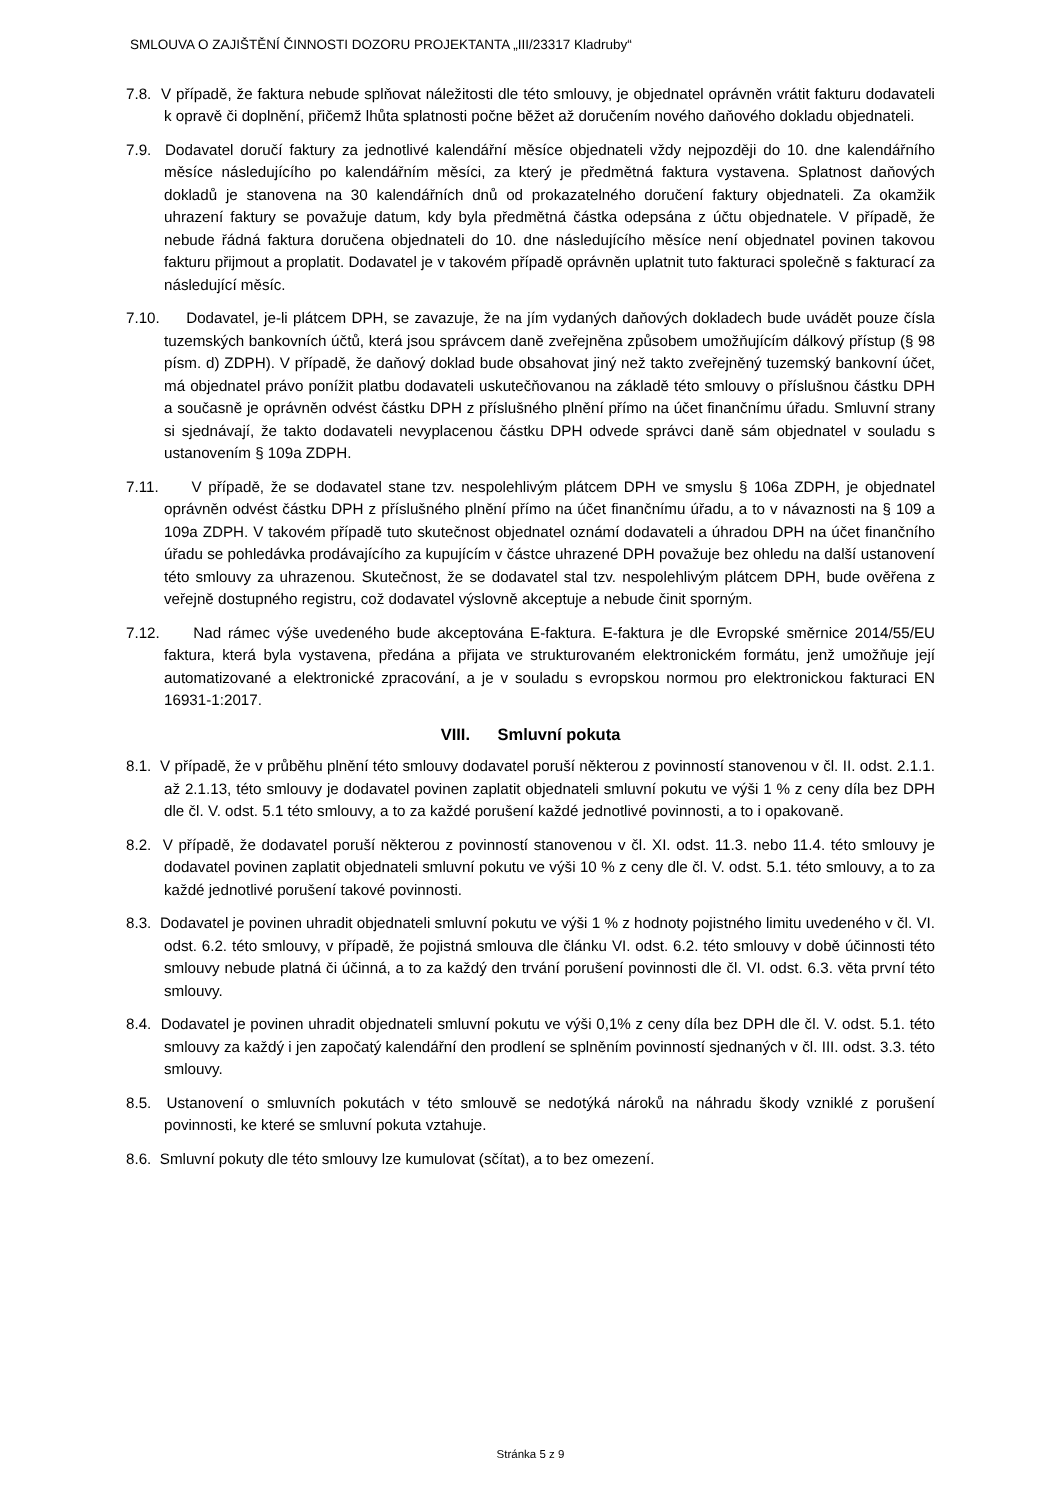SMLOUVA O ZAJIŠTĚNÍ ČINNOSTI DOZORU PROJEKTANTA „III/23317 Kladruby“
7.8. V případě, že faktura nebude splňovat náležitosti dle této smlouvy, je objednatel oprávněn vrátit fakturu dodavateli k opravě či doplnění, přičemž lhůta splatnosti počne běžet až doručením nového daňového dokladu objednateli.
7.9. Dodavatel doručí faktury za jednotlivé kalendářní měsíce objednateli vždy nejpozději do 10. dne kalendářního měsíce následujícího po kalendářním měsíci, za který je předmětná faktura vystavena. Splatnost daňových dokladů je stanovena na 30 kalendářních dnů od prokazatelného doručení faktury objednateli. Za okamžik uhrazení faktury se považuje datum, kdy byla předmětná částka odepsána z účtu objednatele. V případě, že nebude řádná faktura doručena objednateli do 10. dne následujícího měsíce není objednatel povinen takovou fakturu přijmout a proplatit. Dodavatel je v takovém případě oprávněn uplatnit tuto fakturaci společně s fakturací za následující měsíc.
7.10. Dodavatel, je-li plátcem DPH, se zavazuje, že na jím vydaných daňových dokladech bude uvádět pouze čísla tuzemských bankovních účtů, která jsou správcem daně zveřejněna způsobem umožňujícím dálkový přístup (§ 98 písm. d) ZDPH). V případě, že daňový doklad bude obsahovat jiný než takto zveřejněný tuzemský bankovní účet, má objednatel právo ponížit platbu dodavateli uskutečňovanou na základě této smlouvy o příslušnou částku DPH a současně je oprávněn odvést částku DPH z příslušného plnění přímo na účet finančnímu úřadu. Smluvní strany si sjednávají, že takto dodavateli nevyplacenou částku DPH odvede správci daně sám objednatel v souladu s ustanovením § 109a ZDPH.
7.11. V případě, že se dodavatel stane tzv. nespolehlivým plátcem DPH ve smyslu § 106a ZDPH, je objednatel oprávněn odvést částku DPH z příslušného plnění přímo na účet finančnímu úřadu, a to v návaznosti na § 109 a 109a ZDPH. V takovém případě tuto skutečnost objednatel oznámí dodavateli a úhradou DPH na účet finančního úřadu se pohledávka prodávajícího za kupujícím v částce uhrazené DPH považuje bez ohledu na další ustanovení této smlouvy za uhrazenou. Skutečnost, že se dodavatel stal tzv. nespolehlivým plátcem DPH, bude ověřena z veřejně dostupného registru, což dodavatel výslovně akceptuje a nebude činit sporným.
7.12. Nad rámec výše uvedeného bude akceptována E-faktura. E-faktura je dle Evropské směrnice 2014/55/EU faktura, která byla vystavena, předána a přijata ve strukturovaném elektronickém formátu, jenž umožňuje její automatizované a elektronické zpracování, a je v souladu s evropskou normou pro elektronickou fakturaci EN 16931-1:2017.
VIII. Smluvní pokuta
8.1. V případě, že v průběhu plnění této smlouvy dodavatel poruší některou z povinností stanovenou v čl. II. odst. 2.1.1. až 2.1.13, této smlouvy je dodavatel povinen zaplatit objednateli smluvní pokutu ve výši 1 % z ceny díla bez DPH dle čl. V. odst. 5.1 této smlouvy, a to za každé porušení každé jednotlivé povinnosti, a to i opakovaně.
8.2. V případě, že dodavatel poruší některou z povinností stanovenou v čl. XI. odst. 11.3. nebo 11.4. této smlouvy je dodavatel povinen zaplatit objednateli smluvní pokutu ve výši 10 % z ceny dle čl. V. odst. 5.1. této smlouvy, a to za každé jednotlivé porušení takové povinnosti.
8.3. Dodavatel je povinen uhradit objednateli smluvní pokutu ve výši 1 % z hodnoty pojistného limitu uvedeného v čl. VI. odst. 6.2. této smlouvy, v případě, že pojistná smlouva dle článku VI. odst. 6.2. této smlouvy v době účinnosti této smlouvy nebude platná či účinná, a to za každý den trvání porušení povinnosti dle čl. VI. odst. 6.3. věta první této smlouvy.
8.4. Dodavatel je povinen uhradit objednateli smluvní pokutu ve výši 0,1% z ceny díla bez DPH dle čl. V. odst. 5.1. této smlouvy za každý i jen započatý kalendářní den prodlení se splněním povinností sjednaných v čl. III. odst. 3.3. této smlouvy.
8.5. Ustanovení o smluvních pokutách v této smlouvě se nedotýká nároků na náhradu škody vzniklé z porušení povinnosti, ke které se smluvní pokuta vztahuje.
8.6. Smluvní pokuty dle této smlouvy lze kumulovat (sčítat), a to bez omezení.
Stránka 5 z 9